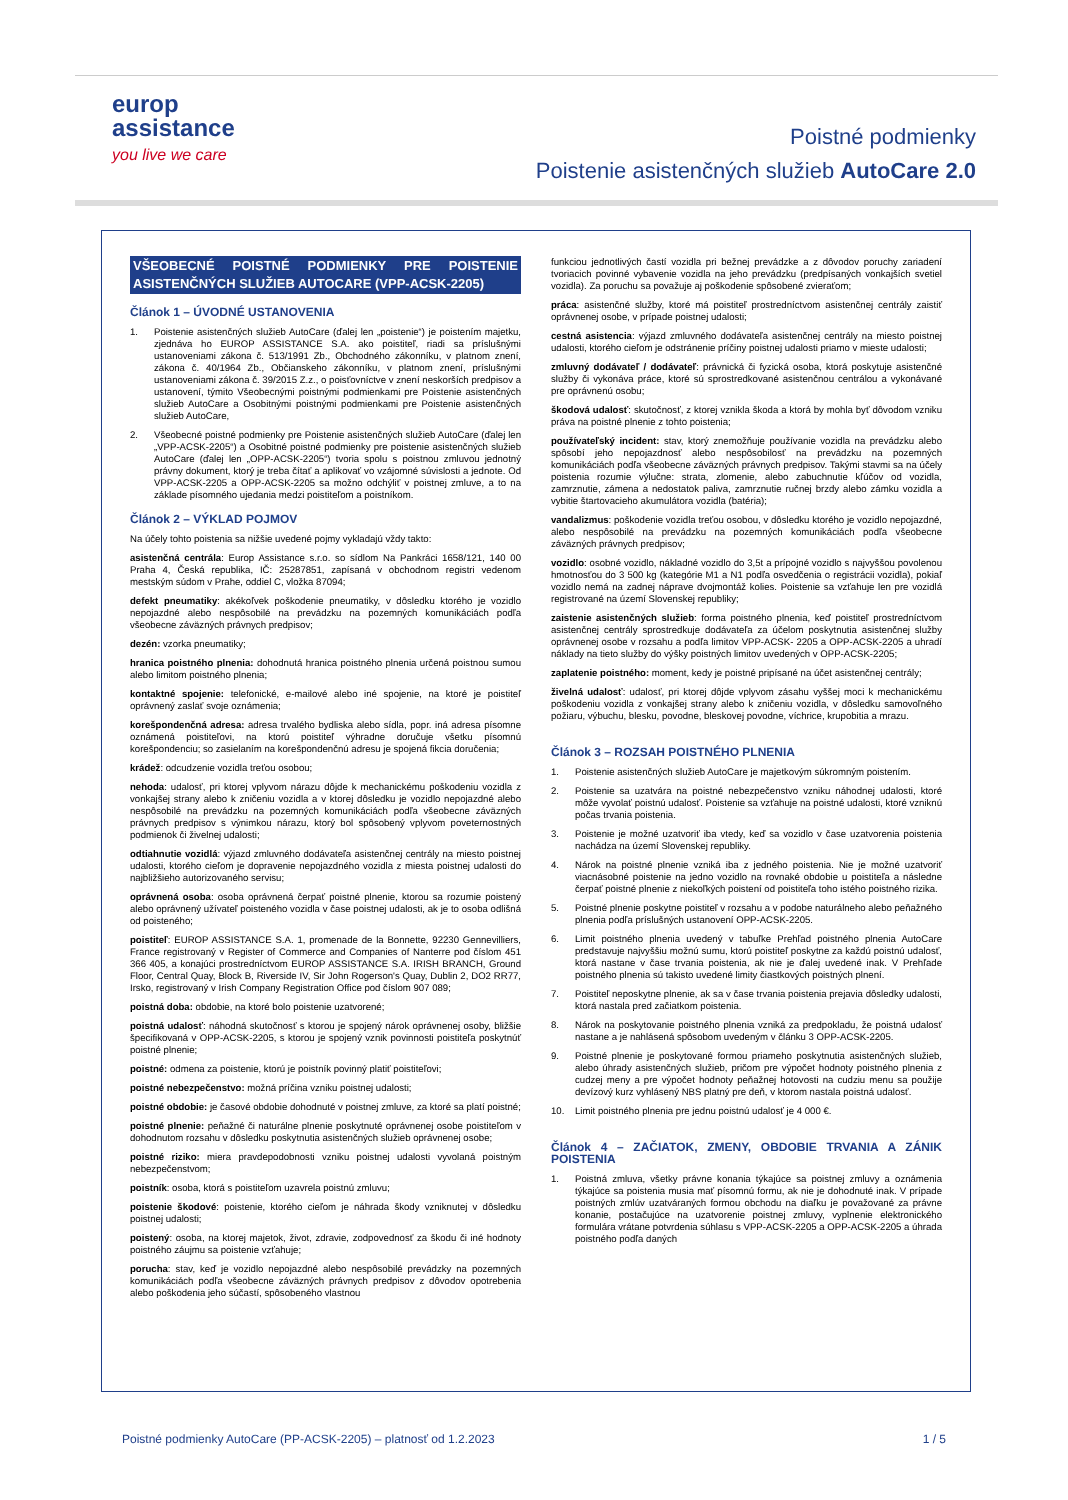europ
assistance
you live we care
Poistné podmienky
Poistenie asistenčných služieb AutoCare 2.0
VŠEOBECNÉ POISTNÉ PODMIENKY PRE POISTENIE ASISTENČNÝCH SLUŽIEB AUTOCARE (VPP-ACSK-2205)
Článok 1 – ÚVODNÉ USTANOVENIA
1. Poistenie asistenčných služieb AutoCare (ďalej len „poistenie“) je poistením majetku, zjednáva ho EUROP ASSISTANCE S.A. ako poistiteľ, riadi sa príslušnými ustanoveniami zákona č. 513/1991 Zb., Obchodného zákonníku, v platnom znení, zákona č. 40/1964 Zb., Občianskeho zákonníku, v platnom znení, príslušnými ustanoveniami zákona č. 39/2015 Z.z., o poisťovníctve v znení neskorších predpisov a ustanovení, týmito Všeobecnými poistnými podmienkami pre Poistenie asistenčných služieb AutoCare a Osobitnými poistnými podmienkami pre Poistenie asistenčných služieb AutoCare,
2. Všeobecné poistné podmienky pre Poistenie asistenčných služieb AutoCare (ďalej len „VPP-ACSK-2205“) a Osobitné poistné podmienky pre poistenie asistenčných služieb AutoCare (ďalej len „OPP-ACSK-2205“) tvoria spolu s poistnou zmluvou jednotný právny dokument, ktorý je treba čítať a aplikovať vo vzájomné súvislosti a jednote. Od VPP-ACSK-2205 a OPP-ACSK-2205 sa možno odchýliť v poistnej zmluve, a to na základe písomného ujedania medzi poistiteľom a poistníkom.
Článok 2 – VÝKLAD POJMOV
Na účely tohto poistenia sa nižšie uvedené pojmy vykladajú vždy takto:
asistenčná centrála: Europ Assistance s.r.o. so sídlom Na Pankráci 1658/121, 140 00 Praha 4, Česká republika, IČ: 25287851, zapísaná v obchodnom registri vedenom mestským súdom v Prahe, oddiel C, vložka 87094;
defekt pneumatiky: akékoľvek poškodenie pneumatiky, v dôsledku ktorého je vozidlo nepojazdné alebo nespôsobilé na prevádzku na pozemných komunikáciách podľa všeobecne záväzných právnych predpisov;
dezén: vzorka pneumatiky;
hranica poistného plnenia: dohodnutá hranica poistného plnenia určená poistnou sumou alebo limitom poistného plnenia;
kontaktné spojenie: telefonické, e-mailové alebo iné spojenie, na ktoré je poistiteľ oprávnený zaslať svoje oznámenia;
korešpondenčná adresa: adresa trvalého bydliska alebo sídla, popr. iná adresa písomne oznámená poistiteľovi, na ktorú poistiteľ výhradne doručuje všetku písomnú korešpondenciu; so zasielaním na korešpondenčnú adresu je spojená fikcia doručenia;
krádež: odcudzenie vozidla treťou osobou;
nehoda: udalosť, pri ktorej vplyvom nárazu dôjde k mechanickému poškodeniu vozidla z vonkajšej strany alebo k zničeniu vozidla a v ktorej dôsledku je vozidlo nepojazdné alebo nespôsobilé na prevádzku na pozemných komunikáciách podľa všeobecne záväzných právnych predpisov s výnimkou nárazu, ktorý bol spôsobený vplyvom poveternostných podmienok či živelnej udalosti;
odtiahnutie vozidlá: výjazd zmluvného dodávateľa asistenčnej centrály na miesto poistnej udalosti, ktorého cieľom je dopravenie nepojazdného vozidla z miesta poistnej udalosti do najbližšieho autorizovaného servisu;
oprávnená osoba: osoba oprávnená čerpať poistné plnenie, ktorou sa rozumie poistený alebo oprávnený užívateľ poisteného vozidla v čase poistnej udalosti, ak je to osoba odlišná od poisteného;
poistiteľ: EUROP ASSISTANCE S.A. 1, promenade de la Bonnette, 92230 Gennevilliers, France registrovaný v Register of Commerce and Companies of Nanterre pod číslom 451 366 405, a konajúci prostredníctvom EUROP ASSISTANCE S.A. IRISH BRANCH, Ground Floor, Central Quay, Block B, Riverside IV, Sir John Rogerson's Quay, Dublin 2, DO2 RR77, Irsko, registrovaný v Irish Company Registration Office pod číslom 907 089;
poistná doba: obdobie, na ktoré bolo poistenie uzatvorené;
poistná udalosť: náhodná skutočnosť s ktorou je spojený nárok oprávnenej osoby, bližšie špecifikovaná v OPP-ACSK-2205, s ktorou je spojený vznik povinnosti poistiteľa poskytnúť poistné plnenie;
poistné: odmena za poistenie, ktorú je poistník povinný platiť poistiteľovi;
poistné nebezpečenstvo: možná príčina vzniku poistnej udalosti;
poistné obdobie: je časové obdobie dohodnuté v poistnej zmluve, za ktoré sa platí poistné;
poistné plnenie: peňažné či naturálne plnenie poskytnuté oprávnenej osobe poistiteľom v dohodnutom rozsahu v dôsledku poskytnutia asistenčných služieb oprávnenej osobe;
poistné riziko: miera pravdepodobnosti vzniku poistnej udalosti vyvolaná poistným nebezpečenstvom;
poistník: osoba, ktorá s poistiteľom uzavrela poistnú zmluvu;
poistenie škodové: poistenie, ktorého cieľom je náhrada škody vzniknutej v dôsledku poistnej udalosti;
poistený: osoba, na ktorej majetok, život, zdravie, zodpovednosť za škodu či iné hodnoty poistného záujmu sa poistenie vzťahuje;
porucha: stav, keď je vozidlo nepojazdné alebo nespôsobilé prevádzky na pozemných komunikáciách podľa všeobecne záväzných právnych predpisov z dôvodov opotrebenia alebo poškodenia jeho súčastí, spôsobeného vlastnou
funkciou jednotlivých častí vozidla pri bežnej prevádzke a z dôvodov poruchy zariadení tvoriacich povinné vybavenie vozidla na jeho prevádzku (predpísaných vonkajších svetiel vozidla). Za poruchu sa považuje aj poškodenie spôsobené zvieraťom;
práca: asistenčné služby, ktoré má poistiteľ prostredníctvom asistenčnej centrály zaistiť oprávnenej osobe, v prípade poistnej udalosti;
cestná asistencia: výjazd zmluvného dodávateľa asistenčnej centrály na miesto poistnej udalosti, ktorého cieľom je odstránenie príčiny poistnej udalosti priamo v mieste udalosti;
zmluvný dodávateľ / dodávateľ: právnická či fyzická osoba, ktorá poskytuje asistenčné služby či vykonáva práce, ktoré sú sprostredkované asistenčnou centrálou a vykonávané pre oprávnenú osobu;
škodová udalosť: skutočnosť, z ktorej vznikla škoda a ktorá by mohla byť dôvodom vzniku práva na poistné plnenie z tohto poistenia;
používateľský incident: stav, ktorý znemožňuje používanie vozidla na prevádzku alebo spôsobí jeho nepojazdnosť alebo nespôsobilosť na prevádzku na pozemných komunikáciách podľa všeobecne záväzných právnych predpisov. Takými stavmi sa na účely poistenia rozumie výlučne: strata, zlomenie, alebo zabuchnutie kľúčov od vozidla, zamrznutie, zámena a nedostatok paliva, zamrznutie ručnej brzdy alebo zámku vozidla a vybitie štartovacieho akumulátora vozidla (batéria);
vandalizmus: poškodenie vozidla treťou osobou, v dôsledku ktorého je vozidlo nepojazdné, alebo nespôsobilé na prevádzku na pozemných komunikáciách podľa všeobecne záväzných právnych predpisov;
vozidlo: osobné vozidlo, nákladné vozidlo do 3,5t a prípojné vozidlo s najvyššou povolenou hmotnosťou do 3 500 kg (kategórie M1 a N1 podľa osvedčenia o registrácii vozidla), pokiaľ vozidlo nemá na zadnej náprave dvojmontáž kolies. Poistenie sa vzťahuje len pre vozidlá registrované na území Slovenskej republiky;
zaistenie asistenčných služieb: forma poistného plnenia, keď poistiteľ prostredníctvom asistenčnej centrály sprostredkuje dodávateľa za účelom poskytnutia asistenčnej služby oprávnenej osobe v rozsahu a podľa limitov VPP-ACSK- 2205 a OPP-ACSK-2205 a uhradí náklady na tieto služby do výšky poistných limitov uvedených v OPP-ACSK-2205;
zaplatenie poistného: moment, kedy je poistné pripísané na účet asistenčnej centrály;
živelná udalosť: udalosť, pri ktorej dôjde vplyvom zásahu vyššej moci k mechanickému poškodeniu vozidla z vonkajšej strany alebo k zničeniu vozidla, v dôsledku samovoľného požiaru, výbuchu, blesku, povodne, bleskovej povodne, víchrice, krupobitia a mrazu.
Článok 3 – ROZSAH POISTNÉHO PLNENIA
1. Poistenie asistenčných služieb AutoCare je majetkovým súkromným poistením.
2. Poistenie sa uzatvára na poistné nebezpečenstvo vzniku náhodnej udalosti, ktoré môže vyvolať poistnú udalosť. Poistenie sa vzťahuje na poistné udalosti, ktoré vzniknú počas trvania poistenia.
3. Poistenie je možné uzatvoriť iba vtedy, keď sa vozidlo v čase uzatvorenia poistenia nachádza na území Slovenskej republiky.
4. Nárok na poistné plnenie vzniká iba z jedného poistenia. Nie je možné uzatvoriť viacnásobné poistenie na jedno vozidlo na rovnaké obdobie u poistiteľa a následne čerpať poistné plnenie z niekoľkých poistení od poistiteľa toho istého poistného rizika.
5. Poistné plnenie poskytne poistiteľ v rozsahu a v podobe naturálneho alebo peňažného plnenia podľa príslušných ustanovení OPP-ACSK-2205.
6. Limit poistného plnenia uvedený v tabuľke Prehľad poistného plnenia AutoCare predstavuje najvyššiu možnú sumu, ktorú poistiteľ poskytne za každú poistnú udalosť, ktorá nastane v čase trvania poistenia, ak nie je ďalej uvedené inak. V Prehľade poistného plnenia sú takisto uvedené limity čiastkových poistných plnení.
7. Poistiteľ neposkytne plnenie, ak sa v čase trvania poistenia prejavia dôsledky udalosti, ktorá nastala pred začiatkom poistenia.
8. Nárok na poskytovanie poistného plnenia vzniká za predpokladu, že poistná udalosť nastane a je nahlásená spôsobom uvedeným v článku 3 OPP-ACSK-2205.
9. Poistné plnenie je poskytované formou priameho poskytnutia asistenčných služieb, alebo úhrady asistenčných služieb, pričom pre výpočet hodnoty poistného plnenia z cudzej meny a pre výpočet hodnoty peňažnej hotovosti na cudziu menu sa použije devízový kurz vyhlásený NBS platný pre deň, v ktorom nastala poistná udalosť.
10. Limit poistného plnenia pre jednu poistnú udalosť je 4 000 €.
Článok 4 – ZAČIATOK, ZMENY, OBDOBIE TRVANIA A ZÁNIK POISTENIA
1. Poistná zmluva, všetky právne konania týkajúce sa poistnej zmluvy a oznámenia týkajúce sa poistenia musia mať písomnú formu, ak nie je dohodnuté inak. V prípade poistných zmlúv uzatváraných formou obchodu na diaľku je považované za právne konanie, postačujúce na uzatvorenie poistnej zmluvy, vyplnenie elektronického formulára vrátane potvrdenia súhlasu s VPP-ACSK-2205 a OPP-ACSK-2205 a úhrada poistného podľa daných
Poistné podmienky AutoCare (PP-ACSK-2205) – platnosť od 1.2.2023 1 / 5